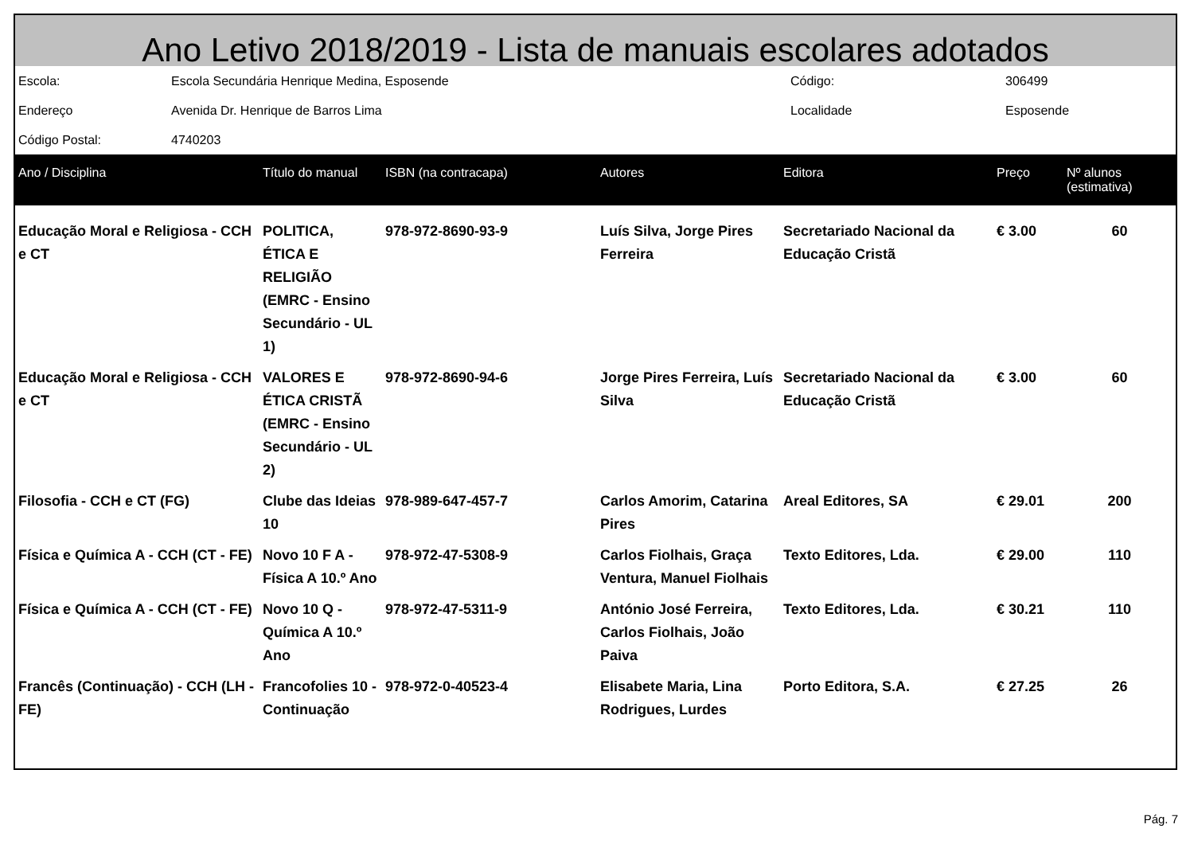Ano Letivo 2018/2019 - Lista de manuais escolares adotados
| Escola: | Escola Secundária Henrique Medina, Esposende | Código: | 306499 |
| Endereço | Avenida Dr. Henrique de Barros Lima | Localidade | Esposende |
| Código Postal: | 4740203 | | |
| Ano / Disciplina | Título do manual | ISBN (na contracapa) | Autores | Editora | Preço | Nº alunos (estimativa) |
| --- | --- | --- | --- | --- | --- | --- |
| Educação Moral e Religiosa - CCH e CT | POLITICA, ÉTICA E RELIGIÃO (EMRC - Ensino Secundário - UL 1) | 978-972-8690-93-9 | Luís Silva, Jorge Pires Ferreira | Secretariado Nacional da Educação Cristã | € 3.00 | 60 |
| Educação Moral e Religiosa - CCH e CT | VALORES E ÉTICA CRISTÃ (EMRC - Ensino Secundário - UL 2) | 978-972-8690-94-6 | Jorge Pires Ferreira, Luís Silva | Secretariado Nacional da Educação Cristã | € 3.00 | 60 |
| Filosofia - CCH e CT (FG) | Clube das Ideias 10 | 978-989-647-457-7 | Carlos Amorim, Catarina Pires | Areal Editores, SA | € 29.01 | 200 |
| Física e Química A - CCH (CT - FE) | Novo 10 F A - Física A 10.º Ano | 978-972-47-5308-9 | Carlos Fiolhais, Graça Ventura, Manuel Fiolhais | Texto Editores, Lda. | € 29.00 | 110 |
| Física e Química A - CCH (CT - FE) | Novo 10 Q - Química A 10.º Ano | 978-972-47-5311-9 | António José Ferreira, Carlos Fiolhais, João Paiva | Texto Editores, Lda. | € 30.21 | 110 |
| Francês (Continuação) - CCH (LH - FE) | Francofolies 10 - Continuação | 978-972-0-40523-4 | Elisabete Maria, Lina Rodrigues, Lurdes | Porto Editora, S.A. | € 27.25 | 26 |
Pág. 7